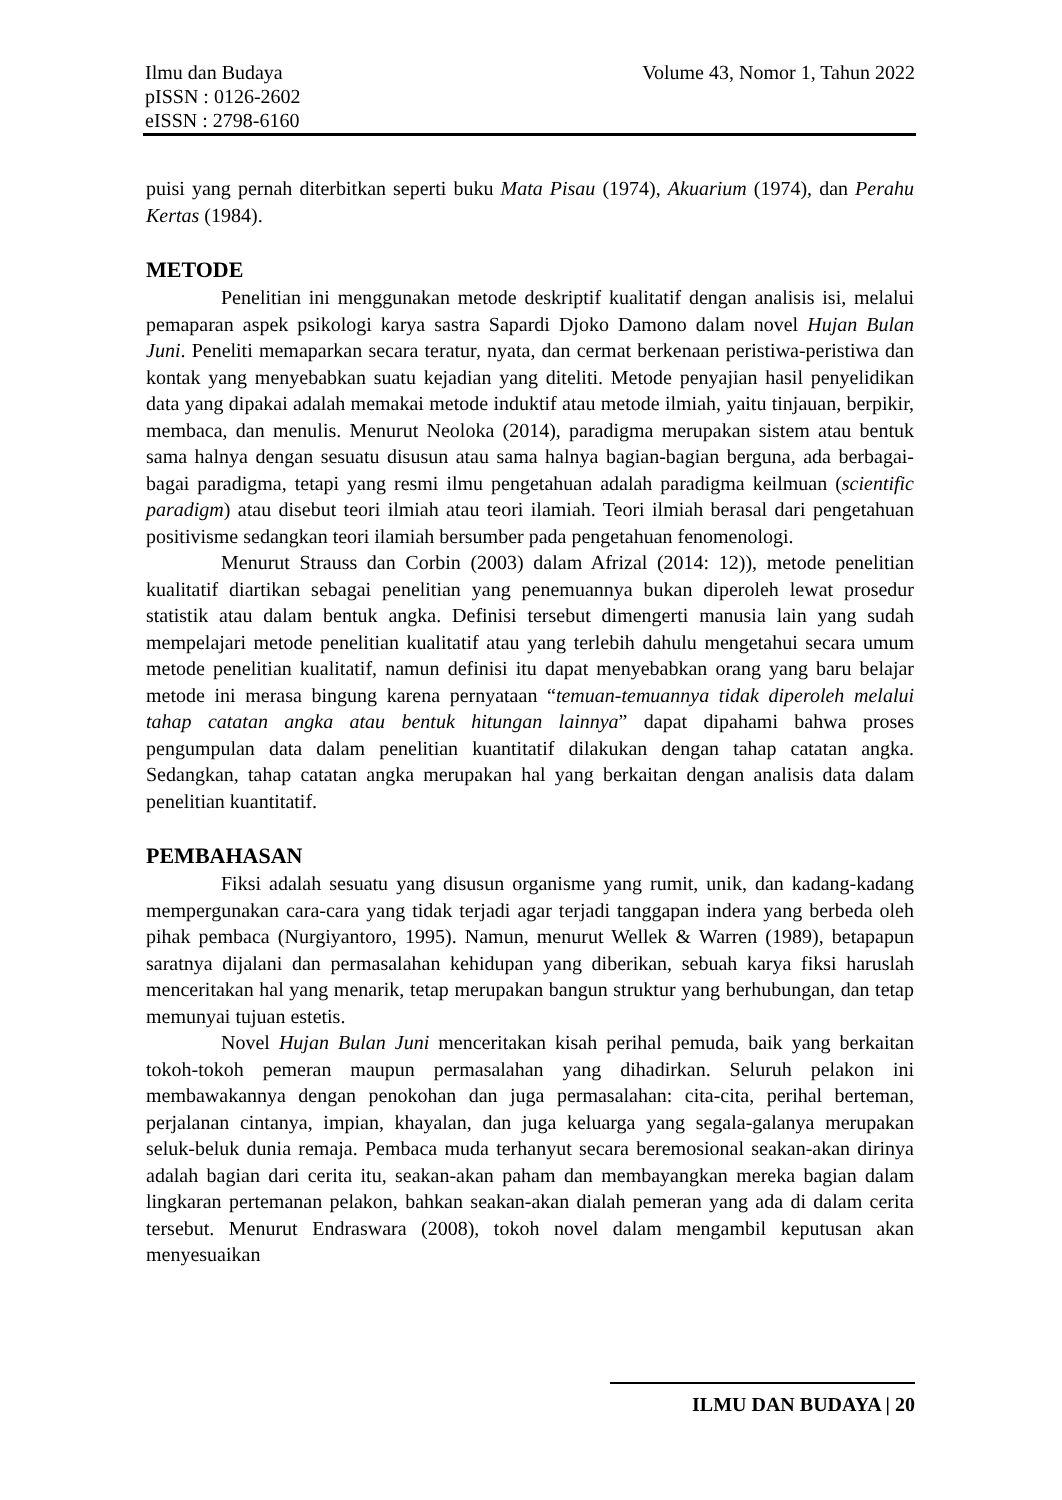Ilmu dan Budaya
pISSN : 0126-2602
eISSN : 2798-6160
Volume 43, Nomor 1, Tahun 2022
puisi yang pernah diterbitkan seperti buku Mata Pisau (1974), Akuarium (1974), dan Perahu Kertas (1984).
METODE
Penelitian ini menggunakan metode deskriptif kualitatif dengan analisis isi, melalui pemaparan aspek psikologi karya sastra Sapardi Djoko Damono dalam novel Hujan Bulan Juni. Peneliti memaparkan secara teratur, nyata, dan cermat berkenaan peristiwa-peristiwa dan kontak yang menyebabkan suatu kejadian yang diteliti. Metode penyajian hasil penyelidikan data yang dipakai adalah memakai metode induktif atau metode ilmiah, yaitu tinjauan, berpikir, membaca, dan menulis. Menurut Neoloka (2014), paradigma merupakan sistem atau bentuk sama halnya dengan sesuatu disusun atau sama halnya bagian-bagian berguna, ada berbagai-bagai paradigma, tetapi yang resmi ilmu pengetahuan adalah paradigma keilmuan (scientific paradigm) atau disebut teori ilmiah atau teori ilamiah. Teori ilmiah berasal dari pengetahuan positivisme sedangkan teori ilamiah bersumber pada pengetahuan fenomenologi.
Menurut Strauss dan Corbin (2003) dalam Afrizal (2014: 12)), metode penelitian kualitatif diartikan sebagai penelitian yang penemuannya bukan diperoleh lewat prosedur statistik atau dalam bentuk angka. Definisi tersebut dimengerti manusia lain yang sudah mempelajari metode penelitian kualitatif atau yang terlebih dahulu mengetahui secara umum metode penelitian kualitatif, namun definisi itu dapat menyebabkan orang yang baru belajar metode ini merasa bingung karena pernyataan “temuan-temuannya tidak diperoleh melalui tahap catatan angka atau bentuk hitungan lainnya” dapat dipahami bahwa proses pengumpulan data dalam penelitian kuantitatif dilakukan dengan tahap catatan angka. Sedangkan, tahap catatan angka merupakan hal yang berkaitan dengan analisis data dalam penelitian kuantitatif.
PEMBAHASAN
Fiksi adalah sesuatu yang disusun organisme yang rumit, unik, dan kadang-kadang mempergunakan cara-cara yang tidak terjadi agar terjadi tanggapan indera yang berbeda oleh pihak pembaca (Nurgiyantoro, 1995). Namun, menurut Wellek & Warren (1989), betapapun saratnya dijalani dan permasalahan kehidupan yang diberikan, sebuah karya fiksi haruslah menceritakan hal yang menarik, tetap merupakan bangun struktur yang berhubungan, dan tetap memunyai tujuan estetis.
Novel Hujan Bulan Juni menceritakan kisah perihal pemuda, baik yang berkaitan tokoh-tokoh pemeran maupun permasalahan yang dihadirkan. Seluruh pelakon ini membawakannya dengan penokohan dan juga permasalahan: cita-cita, perihal berteman, perjalanan cintanya, impian, khayalan, dan juga keluarga yang segala-galanya merupakan seluk-beluk dunia remaja. Pembaca muda terhanyut secara beremosional seakan-akan dirinya adalah bagian dari cerita itu, seakan-akan paham dan membayangkan mereka bagian dalam lingkaran pertemanan pelakon, bahkan seakan-akan dialah pemeran yang ada di dalam cerita tersebut. Menurut Endraswara (2008), tokoh novel dalam mengambil keputusan akan menyesuaikan
ILMU DAN BUDAYA | 20